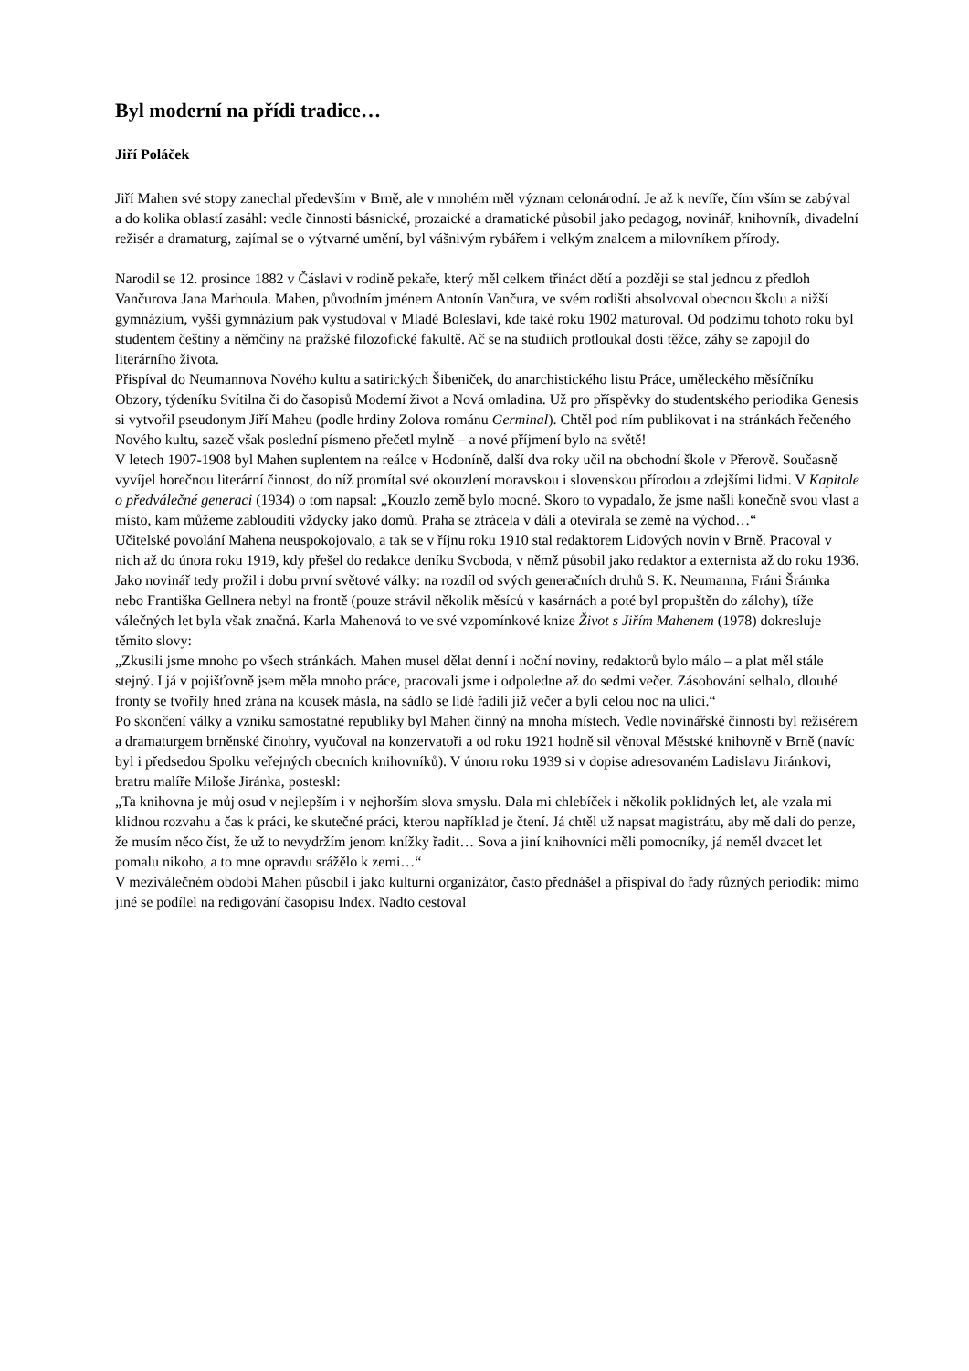Byl moderní na přídi tradice…
Jiří Poláček
Jiří Mahen své stopy zanechal především v Brně, ale v mnohém měl význam celonárodní. Je až k nevíře, čím vším se zabýval a do kolika oblastí zasáhl: vedle činnosti básnické, prozaické a dramatické působil jako pedagog, novinář, knihovník, divadelní režisér a dramaturg, zajímal se o výtvarné umění, byl vášnivým rybářem i velkým znalcem a milovníkem přírody.
Narodil se 12. prosince 1882 v Čáslavi v rodině pekaře, který měl celkem třináct dětí a později se stal jednou z předloh Vančurova Jana Marhoula. Mahen, původním jménem Antonín Vančura, ve svém rodišti absolvoval obecnou školu a nižší gymnázium, vyšší gymnázium pak vystudoval v Mladé Boleslavi, kde také roku 1902 maturoval. Od podzimu tohoto roku byl studentem češtiny a němčiny na pražské filozofické fakultě. Ač se na studiích protloukal dosti těžce, záhy se zapojil do literárního života.
Přispíval do Neumannova Nového kultu a satirických Šibeniček, do anarchistického listu Práce, uměleckého měsíčníku Obzory, týdeníku Svítilna či do časopisů Moderní život a Nová omladina. Už pro příspěvky do studentského periodika Genesis si vytvořil pseudonym Jiří Maheu (podle hrdiny Zolova románu Germinal). Chtěl pod ním publikovat i na stránkách řečeného Nového kultu, sazeč však poslední písmeno přečetl mylně – a nové příjmení bylo na světě!
V letech 1907-1908 byl Mahen suplentem na reálce v Hodoníně, další dva roky učil na obchodní škole v Přerově. Současně vyvíjel horečnou literární činnost, do níž promítal své okouzlení moravskou i slovenskou přírodou a zdejšími lidmi. V Kapitole o předválečné generaci (1934) o tom napsal: „Kouzlo země bylo mocné. Skoro to vypadalo, že jsme našli konečně svou vlast a místo, kam můžeme zablouditi vždycky jako domů. Praha se ztrácela v dáli a otevírala se země na východ…“
Učitelské povolání Mahena neuspokojovalo, a tak se v říjnu roku 1910 stal redaktorem Lidových novin v Brně. Pracoval v nich až do února roku 1919, kdy přešel do redakce deníku Svoboda, v němž působil jako redaktor a externista až do roku 1936. Jako novinář tedy prožil i dobu první světové války: na rozdíl od svých generačních druhů S. K. Neumanna, Fráni Šrámka nebo Františka Gellnera nebyl na frontě (pouze strávil několik měsíců v kasárnách a poté byl propuštěn do zálohy), tíže válečných let byla však značná. Karla Mahenová to ve své vzpomínkové knize Život s Jiřím Mahenem (1978) dokresluje těmito slovy:
„Zkusili jsme mnoho po všech stránkách. Mahen musel dělat denní i noční noviny, redaktorů bylo málo – a plat měl stále stejný. I já v pojišťovně jsem měla mnoho práce, pracovali jsme i odpoledne až do sedmi večer. Zásobování selhalo, dlouhé fronty se tvořily hned zrána na kousek másla, na sádlo se lidé řadili již večer a byli celou noc na ulici.“
Po skončení války a vzniku samostatné republiky byl Mahen činný na mnoha místech. Vedle novinářské činnosti byl režisérem a dramaturgem brněnské činohry, vyučoval na konzervatoři a od roku 1921 hodně sil věnoval Městské knihovně v Brně (navíc byl i předsedou Spolku veřejných obecních knihovníků). V únoru roku 1939 si v dopise adresovaném Ladislavu Jiránkovi, bratru malíře Miloše Jiránka, posteskl:
„Ta knihovna je můj osud v nejlepším i v nejhorším slova smyslu. Dala mi chlebíček i několik poklidných let, ale vzala mi klidnou rozvahu a čas k práci, ke skutečné práci, kterou například je čtení. Já chtěl už napsat magistrátu, aby mě dali do penze, že musím něco číst, že už to nevydržím jenom knížky řadit… Sova a jiní knihovníci měli pomocníky, já neměl dvacet let pomalu nikoho, a to mne opravdu srážělo k zemi…“
V meziválečném období Mahen působil i jako kulturní organizátor, často přednášel a přispíval do řady různých periodik: mimo jiné se podílel na redigování časopisu Index. Nadto cestoval